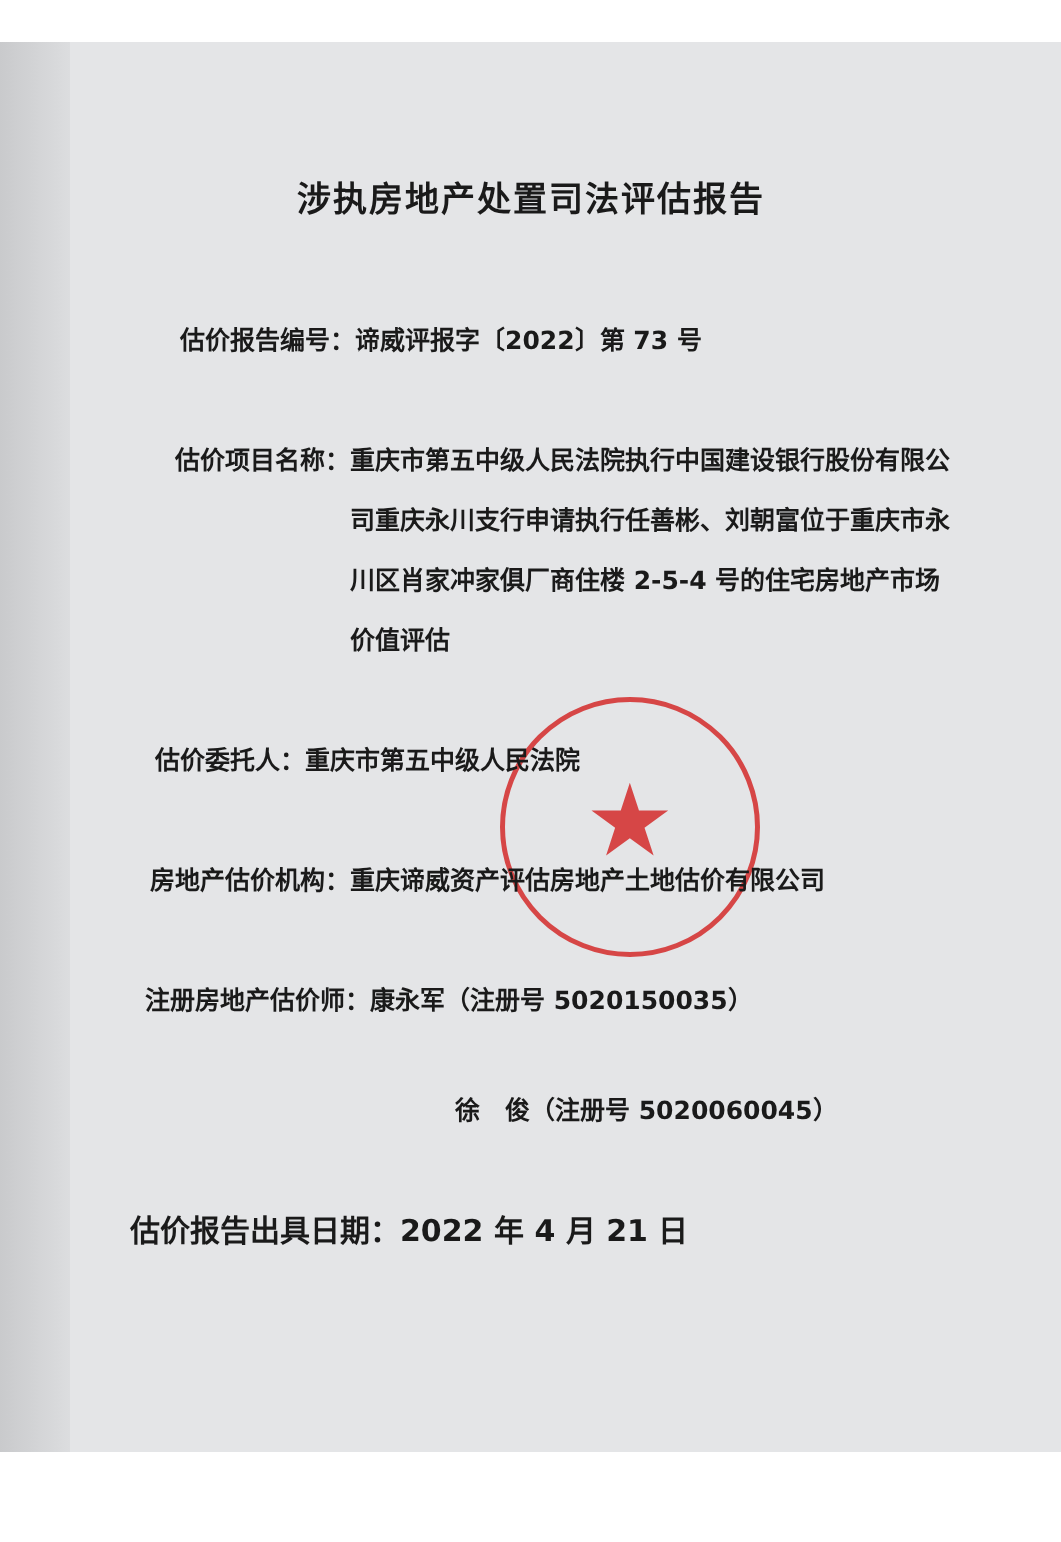涉执房地产处置司法评估报告
估价报告编号： 谛威评报字〔2022〕第 73 号
估价项目名称： 重庆市第五中级人民法院执行中国建设银行股份有限公司重庆永川支行申请执行任善彬、刘朝富位于重庆市永川区肖家冲家俱厂商住楼 2-5-4 号的住宅房地产市场价值评估
估价委托人： 重庆市第五中级人民法院
房地产估价机构： 重庆谛威资产评估房地产土地估价有限公司
注册房地产估价师：康永军（注册号 5020150035）
徐　俊（注册号 5020060045）
估价报告出具日期：2022 年 4 月 21 日